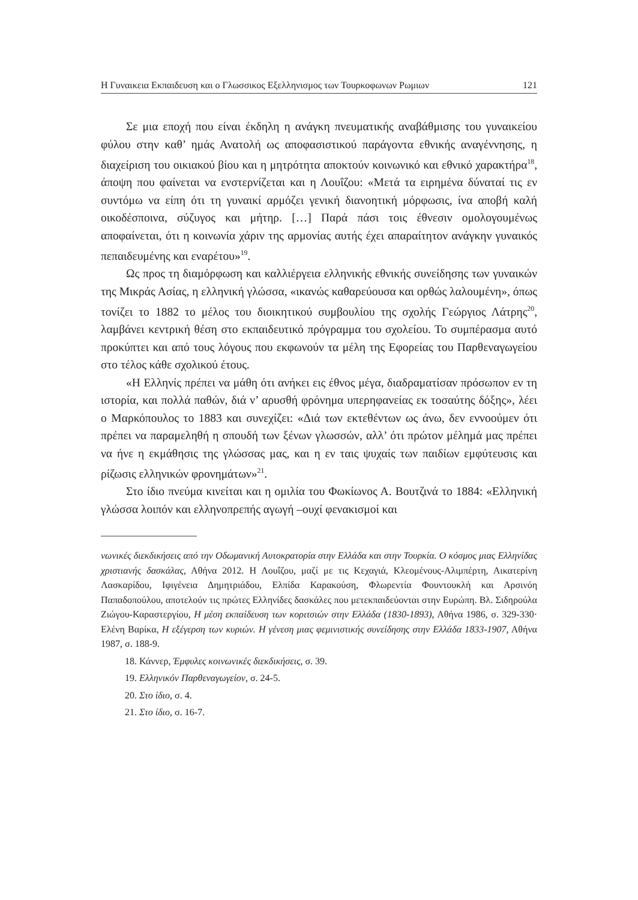Η Γυναικεια Εκπαιδευση και ο Γλωσσικος Εξελληνισμος των Τουρκοφωνων Ρωμιων 121
Σε μια εποχή που είναι έκδηλη η ανάγκη πνευματικής αναβάθμισης του γυναικείου φύλου στην καθ’ ημάς Ανατολή ως αποφασιστικού παράγοντα εθνικής αναγέννησης, η διαχείριση του οικιακού βίου και η μητρότητα αποκτούν κοινωνικό και εθνικό χαρακτήρα<sup>18</sup>, άποψη που φαίνεται να ενστερνίζεται και η Λουΐζου: «Μετά τα ειρημένα δύναταί τις εν συντόμω να είπη ότι τη γυναικί αρμόζει γενική διανοητική μόρφωσις, ίνα αποβή καλή οικοδέσποινα, σύζυγος και μήτηρ. […] Παρά πάσι τοις έθνεσιν ομολογουμένως αποφαίνεται, ότι η κοινωνία χάριν της αρμονίας αυτής έχει απαραίτητον ανάγκην γυναικός πεπαιδευμένης και εναρέτου»<sup>19</sup>.
Ως προς τη διαμόρφωση και καλλιέργεια ελληνικής εθνικής συνείδησης των γυναικών της Μικράς Ασίας, η ελληνική γλώσσα, «ικανώς καθαρεύουσα και ορθώς λαλουμένη», όπως τονίζει το 1882 το μέλος του διοικητικού συμβουλίου της σχολής Γεώργιος Λάτρης<sup>20</sup>, λαμβάνει κεντρική θέση στο εκπαιδευτικό πρόγραμμα του σχολείου. Το συμπέρασμα αυτό προκύπτει και από τους λόγους που εκφωνούν τα μέλη της Εφορείας του Παρθεναγωγείου στο τέλος κάθε σχολικού έτους.
«Η Ελληνίς πρέπει να μάθη ότι ανήκει εις έθνος μέγα, διαδραματίσαν πρόσωπον εν τη ιστορία, και πολλά παθών, διά ν’ αρυσθή φρόνημα υπερηφανείας εκ τοσαύτης δόξης», λέει ο Μαρκόπουλος το 1883 και συνεχίζει: «Διά των εκτεθέντων ως άνω, δεν εννοούμεν ότι πρέπει να παραμεληθή η σπουδή των ξένων γλωσσών, αλλ’ ότι πρώτον μέλημά μας πρέπει να ήνε η εκμάθησις της γλώσσας μας, και η εν ταις ψυχαίς των παιδίων εμφύτευσις και ρίζωσις ελληνικών φρονημάτων»<sup>21</sup>.
Στο ίδιο πνεύμα κινείται και η ομιλία του Φωκίωνος Α. Βουτζινά το 1884: «Ελληνική γλώσσα λοιπόν και ελληνοπρεπής αγωγή –ουχί φενακισμοί και
νωνικές διεκδικήσεις από την Οδωμανική Αυτοκρατορία στην Ελλάδα και στην Τουρκία. Ο κόσμος μιας Ελληνίδας χριστιανής δασκάλας, Αθήνα 2012. Η Λουΐζου, μαζί με τις Κεχαγιά, Κλεομένους-Αλιμπέρτη, Αικατερίνη Λασκαρίδου, Ιφιγένεια Δημητριάδου, Ελπίδα Καρακούση, Φλωρεντία Φουντουκλή και Αρσινόη Παπαδοπούλου, αποτελούν τις πρώτες Ελληνίδες δασκάλες που μετεκπαιδεύονται στην Ευρώπη. Βλ. Σιδηρούλα Ζιώγου-Καραστεργίου, Η μέση εκπαίδευση των κοριτσιών στην Ελλάδα (1830-1893), Αθήνα 1986, σ. 329-330· Ελένη Βαρίκα, Η εξέγερση των κυριών. Η γένεση μιας φεμινιστικής συνείδησης στην Ελλάδα 1833-1907, Αθήνα 1987, σ. 188-9.
18. Κάννερ, Έμφυλες κοινωνικές διεκδικήσεις, σ. 39.
19. Ελληνικόν Παρθεναγωγείον, σ. 24-5.
20. Στο ίδιο, σ. 4.
21. Στο ίδιο, σ. 16-7.